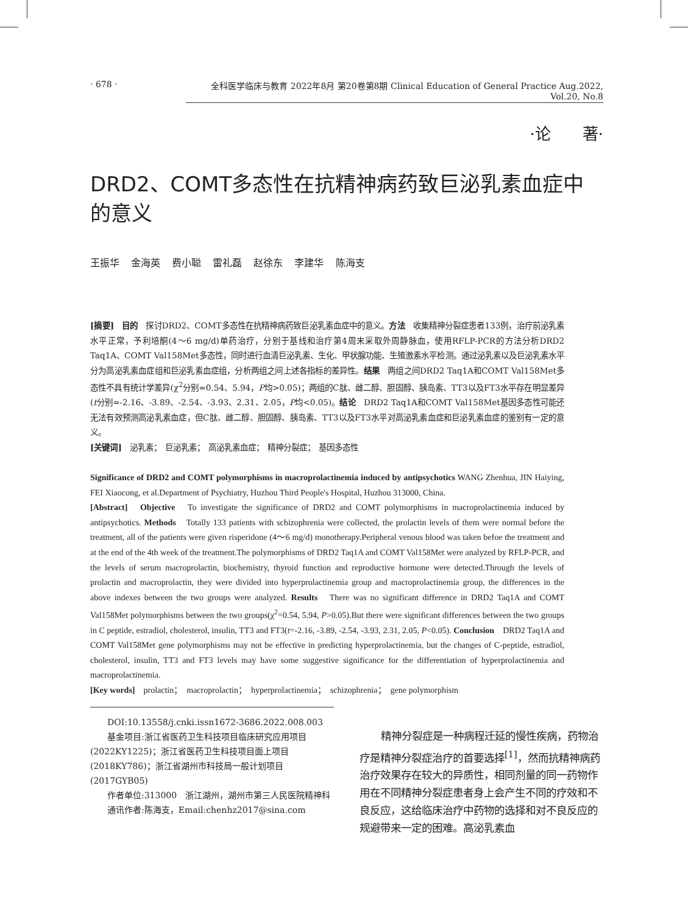· 678 · 全科医学临床与教育 2022年8月 第20卷第8期 Clinical Education of General Practice Aug.2022, Vol.20, No.8
·论　　著·
DRD2、COMT多态性在抗精神病药致巨泌乳素血症中的意义
王振华 金海英 费小聪 雷礼磊 赵徐东 李建华 陈海支
[摘要]　目的　探讨DRD2、COMT多态性在抗精神病药致巨泌乳素血症中的意义。方法　收集精神分裂症患者133例，治疗前泌乳素水平正常，予利培酮(4～6 mg/d)单药治疗，分别于基线和治疗第4周末采取外周静脉血，使用RFLP-PCR的方法分析DRD2 Taq1A、COMT Val158Met多态性，同时进行血清巨泌乳素、生化、甲状腺功能、生殖激素水平检测。通过泌乳素以及巨泌乳素水平分为高泌乳素血症组和巨泌乳素血症组，分析两组之间上述各指标的差异性。结果　两组之间DRD2 Taq1A和COMT Val158Met多态性不具有统计学差异(χ<sup>2</sup>分别=0.54、5.94，P均>0.05)；两组的C肽、雌二醇、胆固醇、胰岛素、TT3以及FT3水平存在明显差异(t分别=-2.16、-3.89、-2.54、-3.93、2.31、2.05，P均<0.05)。结论　DRD2 Taq1A和COMT Val158Met基因多态性可能还无法有效预测高泌乳素血症，但C肽、雌二醇、胆固醇、胰岛素、TT3以及FT3水平对高泌乳素血症和巨泌乳素血症的鉴别有一定的意义。
[关键词]　泌乳素；　巨泌乳素；　高泌乳素血症；　精神分裂症；　基因多态性
Significance of DRD2 and COMT polymorphisms in macroprolactinemia induced by antipsychotics WANG Zhenhua, JIN Haiying, FEI Xiaocong, et al.Department of Psychiatry, Huzhou Third People's Hospital, Huzhou 313000, China.
[Abstract]　Objective　To investigate the significance of DRD2 and COMT polymorphisms in macroprolactinemia induced by antipsychotics. Methods　Totally 133 patients with schizophrenia were collected, the prolactin levels of them were normal before the treatment, all of the patients were given risperidone (4～6 mg/d) monotherapy.Peripheral venous blood was taken befoe the treatment and at the end of the 4th week of the treatment.The polymorphisms of DRD2 Taq1A and COMT Val158Met were analyzed by RFLP-PCR, and the levels of serum macroprolactin, biochemistry, thyroid function and reproductive hormone were detected.Through the levels of prolactin and macroprolactin, they were divided into hyperprolactinemia group and macroprolactinemia group, the differences in the above indexes between the two groups were analyzed. Results　There was no significant difference in DRD2 Taq1A and COMT Val158Met polymorphisms between the two groups(χ<sup>2</sup>=0.54, 5.94, P>0.05).But there were significant differences between the two groups in C peptide, estradiol, cholesterol, insulin, TT3 and FT3(t=-2.16, -3.89, -2.54, -3.93, 2.31, 2.05, P<0.05). Conclusion　DRD2 Taq1A and COMT Val158Met gene polymorphisms may not be effective in predicting hyperprolactinemia, but the changes of C-peptide, estradiol, cholesterol, insulin, TT3 and FT3 levels may have some suggestive significance for the differentiation of hyperprolactinemia and macroprolactinemia.
[Key words]　prolactin；　macroprolactin；　hyperprolactinemia；　schizophrenia；　gene polymorphism
DOI:10.13558/j.cnki.issn1672-3686.2022.008.003
基金项目:浙江省医药卫生科技项目临床研究应用项目(2022KY1225)；浙江省医药卫生科技项目面上项目(2018KY786)；浙江省湖州市科技局一般计划项目(2017GYB05)
作者单位:313000　浙江湖州，湖州市第三人民医院精神科
通讯作者:陈海支，Email:chenhz2017@sina.com
精神分裂症是一种病程迁延的慢性疾病，药物治疗是精神分裂症治疗的首要选择<sup>[1]</sup>，然而抗精神病药治疗效果存在较大的异质性，相同剂量的同一药物作用在不同精神分裂症患者身上会产生不同的疗效和不良反应，这给临床治疗中药物的选择和对不良反应的规避带来一定的困难。高泌乳素血